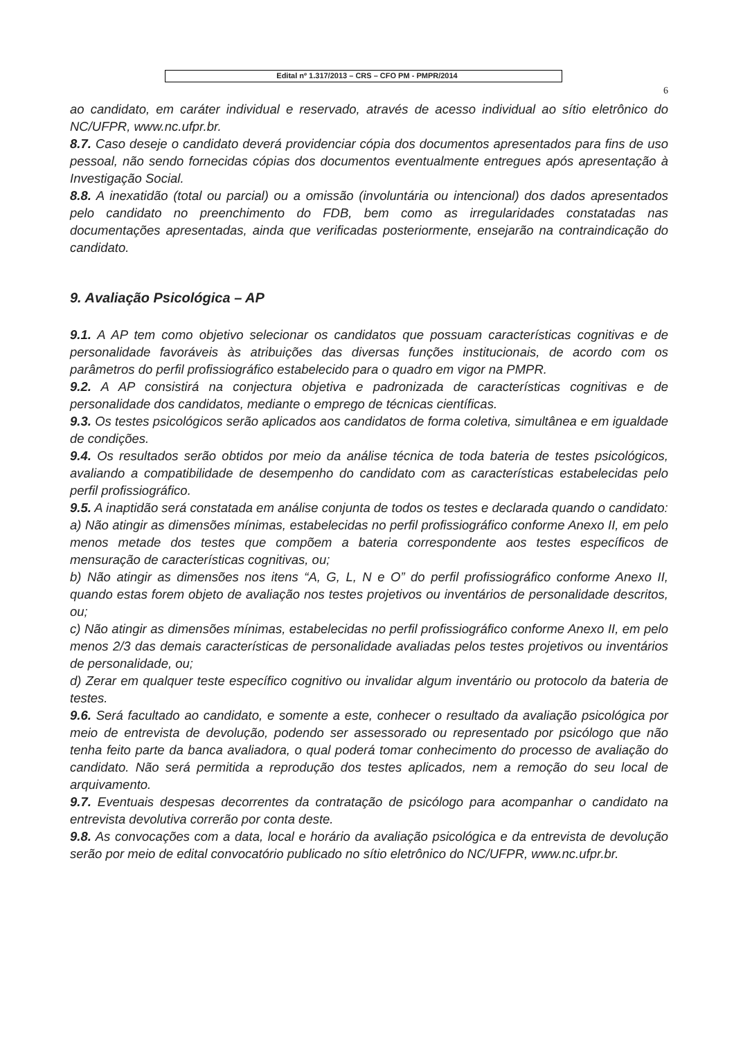Edital nº 1.317/2013 – CRS – CFO PM - PMPR/2014
6
ao candidato, em caráter individual e reservado, através de acesso individual ao sítio eletrônico do NC/UFPR, www.nc.ufpr.br.
8.7. Caso deseje o candidato deverá providenciar cópia dos documentos apresentados para fins de uso pessoal, não sendo fornecidas cópias dos documentos eventualmente entregues após apresentação à Investigação Social.
8.8. A inexatidão (total ou parcial) ou a omissão (involuntária ou intencional) dos dados apresentados pelo candidato no preenchimento do FDB, bem como as irregularidades constatadas nas documentações apresentadas, ainda que verificadas posteriormente, ensejarão na contraindicação do candidato.
9. Avaliação Psicológica – AP
9.1. A AP tem como objetivo selecionar os candidatos que possuam características cognitivas e de personalidade favoráveis às atribuições das diversas funções institucionais, de acordo com os parâmetros do perfil profissiográfico estabelecido para o quadro em vigor na PMPR.
9.2. A AP consistirá na conjectura objetiva e padronizada de características cognitivas e de personalidade dos candidatos, mediante o emprego de técnicas científicas.
9.3. Os testes psicológicos serão aplicados aos candidatos de forma coletiva, simultânea e em igualdade de condições.
9.4. Os resultados serão obtidos por meio da análise técnica de toda bateria de testes psicológicos, avaliando a compatibilidade de desempenho do candidato com as características estabelecidas pelo perfil profissiográfico.
9.5. A inaptidão será constatada em análise conjunta de todos os testes e declarada quando o candidato:
a) Não atingir as dimensões mínimas, estabelecidas no perfil profissiográfico conforme Anexo II, em pelo menos metade dos testes que compõem a bateria correspondente aos testes específicos de mensuração de características cognitivas, ou;
b) Não atingir as dimensões nos itens “A, G, L, N e O” do perfil profissiográfico conforme Anexo II, quando estas forem objeto de avaliação nos testes projetivos ou inventários de personalidade descritos, ou;
c) Não atingir as dimensões mínimas, estabelecidas no perfil profissiográfico conforme Anexo II, em pelo menos 2/3 das demais características de personalidade avaliadas pelos testes projetivos ou inventários de personalidade, ou;
d) Zerar em qualquer teste específico cognitivo ou invalidar algum inventário ou protocolo da bateria de testes.
9.6. Será facultado ao candidato, e somente a este, conhecer o resultado da avaliação psicológica por meio de entrevista de devolução, podendo ser assessorado ou representado por psicólogo que não tenha feito parte da banca avaliadora, o qual poderá tomar conhecimento do processo de avaliação do candidato. Não será permitida a reprodução dos testes aplicados, nem a remoção do seu local de arquivamento.
9.7. Eventuais despesas decorrentes da contratação de psicólogo para acompanhar o candidato na entrevista devolutiva correrão por conta deste.
9.8. As convocações com a data, local e horário da avaliação psicológica e da entrevista de devolução serão por meio de edital convocatório publicado no sítio eletrônico do NC/UFPR, www.nc.ufpr.br.